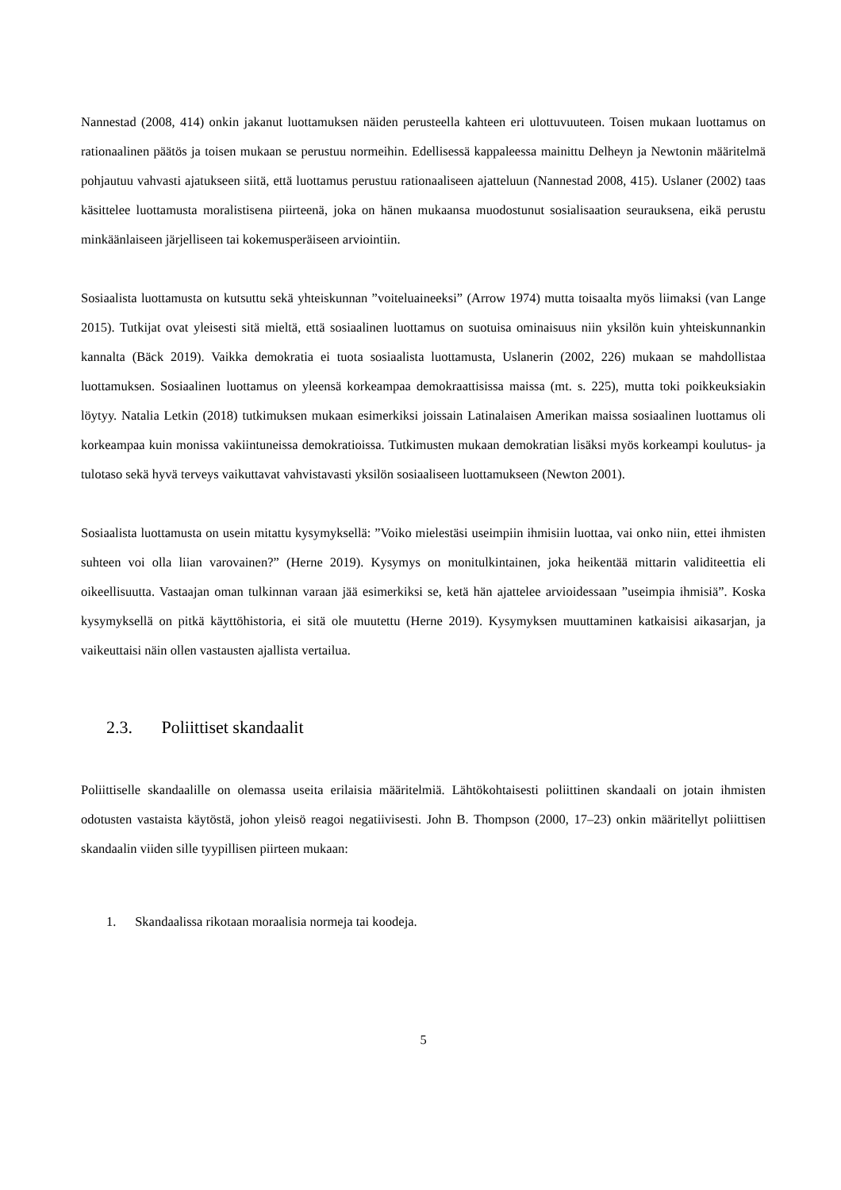Nannestad (2008, 414) onkin jakanut luottamuksen näiden perusteella kahteen eri ulottuvuuteen. Toisen mukaan luottamus on rationaalinen päätös ja toisen mukaan se perustuu normeihin. Edellisessä kappaleessa mainittu Delheyn ja Newtonin määritelmä pohjautuu vahvasti ajatukseen siitä, että luottamus perustuu rationaaliseen ajatteluun (Nannestad 2008, 415). Uslaner (2002) taas käsittelee luottamusta moralistisena piirteenä, joka on hänen mukaansa muodostunut sosialisaation seurauksena, eikä perustu minkäänlaiseen järjelliseen tai kokemusperäiseen arviointiin.
Sosiaalista luottamusta on kutsuttu sekä yhteiskunnan ”voiteluaineeksi” (Arrow 1974) mutta toisaalta myös liimaksi (van Lange 2015). Tutkijat ovat yleisesti sitä mieltä, että sosiaalinen luottamus on suotuisa ominaisuus niin yksilön kuin yhteiskunnankin kannalta (Bäck 2019). Vaikka demokratia ei tuota sosiaalista luottamusta, Uslanerin (2002, 226) mukaan se mahdollistaa luottamuksen. Sosiaalinen luottamus on yleensä korkeampaa demokraattisissa maissa (mt. s. 225), mutta toki poikkeuksiakin löytyy. Natalia Letkin (2018) tutkimuksen mukaan esimerkiksi joissain Latinalaisen Amerikan maissa sosiaalinen luottamus oli korkeampaa kuin monissa vakiintuneissa demokratioissa. Tutkimusten mukaan demokratian lisäksi myös korkeampi koulutus- ja tulotaso sekä hyvä terveys vaikuttavat vahvistavasti yksilön sosiaaliseen luottamukseen (Newton 2001).
Sosiaalista luottamusta on usein mitattu kysymyksellä: ”Voiko mielestäsi useimpiin ihmisiin luottaa, vai onko niin, ettei ihmisten suhteen voi olla liian varovainen?” (Herne 2019). Kysymys on monitulkintainen, joka heikentää mittarin validiteettia eli oikeellisuutta. Vastaajan oman tulkinnan varaan jää esimerkiksi se, ketä hän ajattelee arvioidessaan ”useimpia ihmisiä”. Koska kysymyksellä on pitkä käyttöhistoria, ei sitä ole muutettu (Herne 2019). Kysymyksen muuttaminen katkaisisi aikasarjan, ja vaikeuttaisi näin ollen vastausten ajallista vertailua.
2.3. Poliittiset skandaalit
Poliittiselle skandaalille on olemassa useita erilaisia määritelmiä. Lähtökohtaisesti poliittinen skandaali on jotain ihmisten odotusten vastaista käytöstä, johon yleisö reagoi negatiivisesti. John B. Thompson (2000, 17–23) onkin määritellyt poliittisen skandaalin viiden sille tyypillisen piirteen mukaan:
1. Skandaalissa rikotaan moraalisia normeja tai koodeja.
5